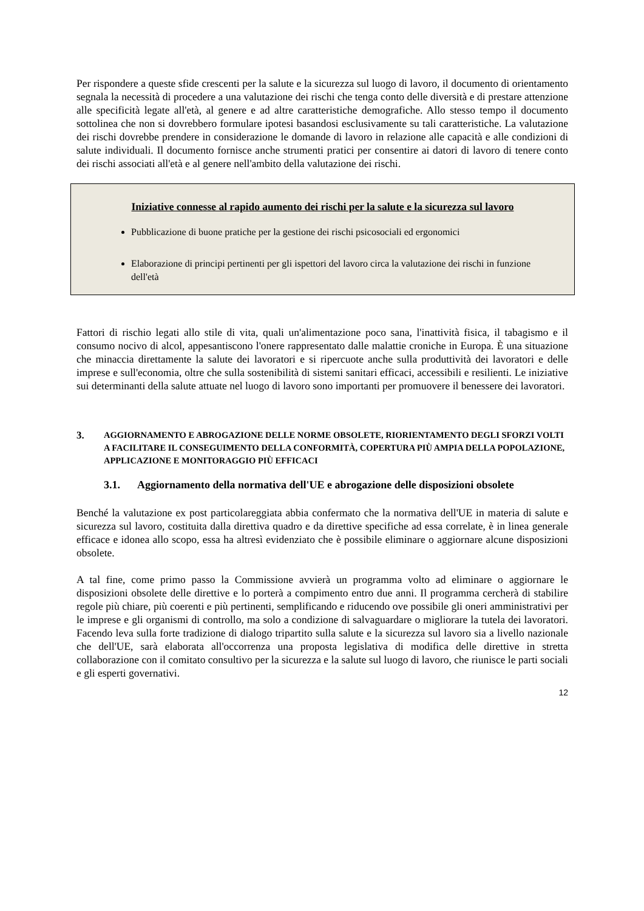Per rispondere a queste sfide crescenti per la salute e la sicurezza sul luogo di lavoro, il documento di orientamento segnala la necessità di procedere a una valutazione dei rischi che tenga conto delle diversità e di prestare attenzione alle specificità legate all'età, al genere e ad altre caratteristiche demografiche. Allo stesso tempo il documento sottolinea che non si dovrebbero formulare ipotesi basandosi esclusivamente su tali caratteristiche. La valutazione dei rischi dovrebbe prendere in considerazione le domande di lavoro in relazione alle capacità e alle condizioni di salute individuali. Il documento fornisce anche strumenti pratici per consentire ai datori di lavoro di tenere conto dei rischi associati all'età e al genere nell'ambito della valutazione dei rischi.
Iniziative connesse al rapido aumento dei rischi per la salute e la sicurezza sul lavoro
Pubblicazione di buone pratiche per la gestione dei rischi psicosociali ed ergonomici
Elaborazione di principi pertinenti per gli ispettori del lavoro circa la valutazione dei rischi in funzione dell'età
Fattori di rischio legati allo stile di vita, quali un'alimentazione poco sana, l'inattività fisica, il tabagismo e il consumo nocivo di alcol, appesantiscono l'onere rappresentato dalle malattie croniche in Europa. È una situazione che minaccia direttamente la salute dei lavoratori e si ripercuote anche sulla produttività dei lavoratori e delle imprese e sull'economia, oltre che sulla sostenibilità di sistemi sanitari efficaci, accessibili e resilienti. Le iniziative sui determinanti della salute attuate nel luogo di lavoro sono importanti per promuovere il benessere dei lavoratori.
3. AGGIORNAMENTO E ABROGAZIONE DELLE NORME OBSOLETE, RIORIENTAMENTO DEGLI SFORZI VOLTI A FACILITARE IL CONSEGUIMENTO DELLA CONFORMITÀ, COPERTURA PIÙ AMPIA DELLA POPOLAZIONE, APPLICAZIONE E MONITORAGGIO PIÙ EFFICACI
3.1. Aggiornamento della normativa dell'UE e abrogazione delle disposizioni obsolete
Benché la valutazione ex post particolareggiata abbia confermato che la normativa dell'UE in materia di salute e sicurezza sul lavoro, costituita dalla direttiva quadro e da direttive specifiche ad essa correlate, è in linea generale efficace e idonea allo scopo, essa ha altresì evidenziato che è possibile eliminare o aggiornare alcune disposizioni obsolete.
A tal fine, come primo passo la Commissione avvierà un programma volto ad eliminare o aggiornare le disposizioni obsolete delle direttive e lo porterà a compimento entro due anni. Il programma cercherà di stabilire regole più chiare, più coerenti e più pertinenti, semplificando e riducendo ove possibile gli oneri amministrativi per le imprese e gli organismi di controllo, ma solo a condizione di salvaguardare o migliorare la tutela dei lavoratori. Facendo leva sulla forte tradizione di dialogo tripartito sulla salute e la sicurezza sul lavoro sia a livello nazionale che dell'UE, sarà elaborata all'occorrenza una proposta legislativa di modifica delle direttive in stretta collaborazione con il comitato consultivo per la sicurezza e la salute sul luogo di lavoro, che riunisce le parti sociali e gli esperti governativi.
12